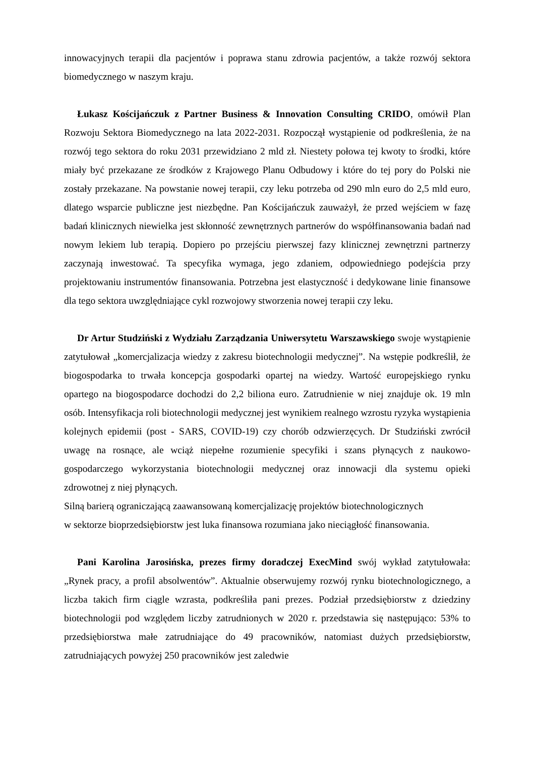innowacyjnych terapii dla pacjentów i poprawa stanu zdrowia pacjentów, a także rozwój sektora biomedycznego w naszym kraju.
Łukasz Kościjańczuk z Partner Business & Innovation Consulting CRIDO, omówił Plan Rozwoju Sektora Biomedycznego na lata 2022-2031. Rozpoczął wystąpienie od podkreślenia, że na rozwój tego sektora do roku 2031 przewidziano 2 mld zł. Niestety połowa tej kwoty to środki, które miały być przekazane ze środków z Krajowego Planu Odbudowy i które do tej pory do Polski nie zostały przekazane. Na powstanie nowej terapii, czy leku potrzeba od 290 mln euro do 2,5 mld euro, dlatego wsparcie publiczne jest niezbędne. Pan Kościjańczuk zauważył, że przed wejściem w fazę badań klinicznych niewielka jest skłonność zewnętrznych partnerów do współfinansowania badań nad nowym lekiem lub terapią. Dopiero po przejściu pierwszej fazy klinicznej zewnętrzni partnerzy zaczynają inwestować. Ta specyfika wymaga, jego zdaniem, odpowiedniego podejścia przy projektowaniu instrumentów finansowania. Potrzebna jest elastyczność i dedykowane linie finansowe dla tego sektora uwzględniające cykl rozwojowy stworzenia nowej terapii czy leku.
Dr Artur Studziński z Wydziału Zarządzania Uniwersytetu Warszawskiego swoje wystąpienie zatytułował „komercjalizacja wiedzy z zakresu biotechnologii medycznej”. Na wstępie podkreślił, że biogospodarka to trwała koncepcja gospodarki opartej na wiedzy. Wartość europejskiego rynku opartego na biogospodarce dochodzi do 2,2 biliona euro. Zatrudnienie w niej znajduje ok. 19 mln osób. Intensyfikacja roli biotechnologii medycznej jest wynikiem realnego wzrostu ryzyka wystąpienia kolejnych epidemii (post - SARS, COVID-19) czy chorób odzwierzęcych. Dr Studziński zwrócił uwagę na rosnące, ale wciąż niepełne rozumienie specyfiki i szans płynących z naukowo-gospodarczego wykorzystania biotechnologii medycznej oraz innowacji dla systemu opieki zdrowotnej z niej płynących.
Silną barierą ograniczającą zaawansowaną komercjalizację projektów biotechnologicznych
w sektorze bioprzedsiębiorstw jest luka finansowa rozumiana jako nieciągłość finansowania.
Pani Karolina Jarosińska, prezes firmy doradczej ExecMind swój wykład zatytułowała: „Rynek pracy, a profil absolwentów”. Aktualnie obserwujemy rozwój rynku biotechnologicznego, a liczba takich firm ciągle wzrasta, podkreśliła pani prezes. Podział przedsiębiorstw z dziedziny biotechnologii pod względem liczby zatrudnionych w 2020 r. przedstawia się następująco: 53% to przedsiębiorstwa małe zatrudniające do 49 pracowników, natomiast dużych przedsiębiorstw, zatrudniających powyżej 250 pracowników jest zaledwie